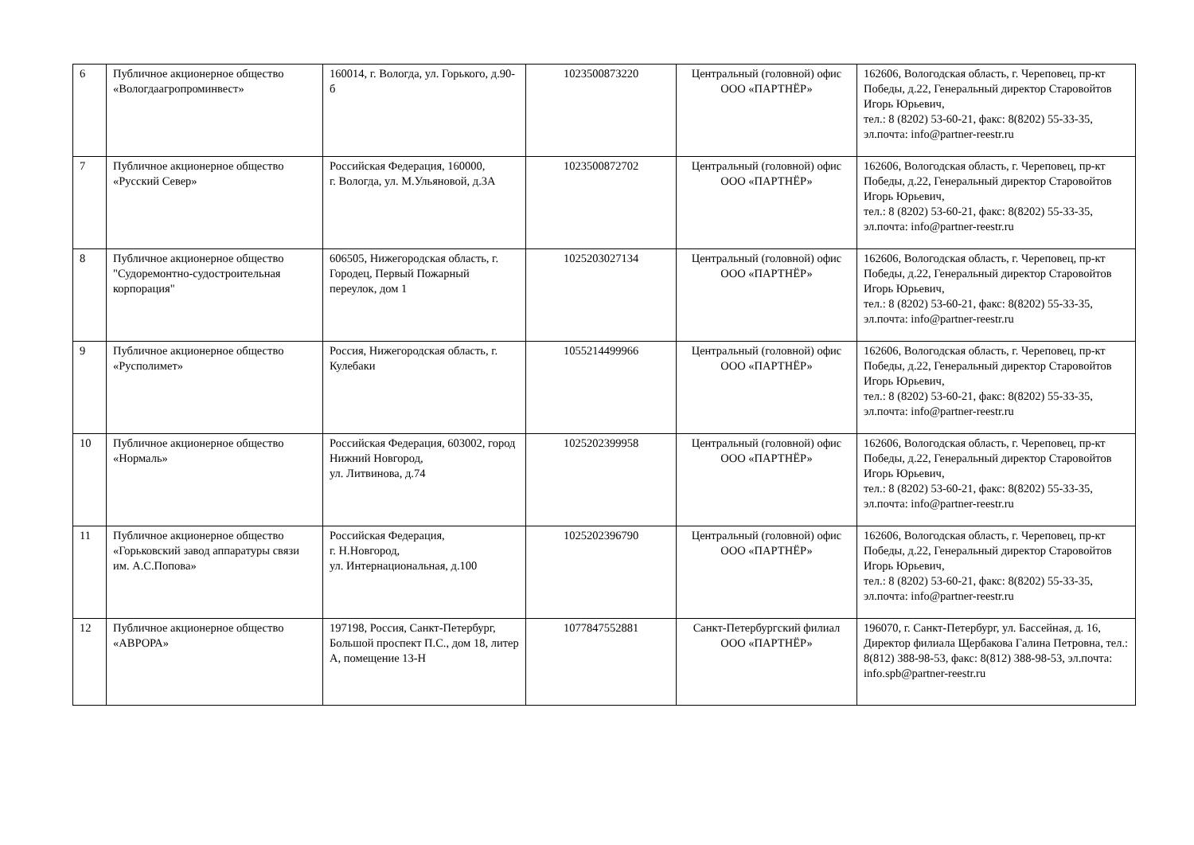| 6 | Публичное акционерное общество «Вологдаагропроминвест» | 160014, г. Вологда, ул. Горького, д.90-б | 1023500873220 | Центральный (головной) офис ООО «ПАРТНЁР» | 162606, Вологодская область, г. Череповец, пр-кт Победы, д.22, Генеральный директор Старовойтов Игорь Юрьевич, тел.: 8 (8202) 53-60-21, факс: 8(8202) 55-33-35, эл.почта: info@partner-reestr.ru |
| 7 | Публичное акционерное общество «Русский Север» | Российская Федерация, 160000, г. Вологда, ул. М.Ульяновой, д.3А | 1023500872702 | Центральный (головной) офис ООО «ПАРТНЁР» | 162606, Вологодская область, г. Череповец, пр-кт Победы, д.22, Генеральный директор Старовойтов Игорь Юрьевич, тел.: 8 (8202) 53-60-21, факс: 8(8202) 55-33-35, эл.почта: info@partner-reestr.ru |
| 8 | Публичное акционерное общество "Судоремонтно-судостроительная корпорация" | 606505, Нижегородская область, г. Городец, Первый Пожарный переулок, дом 1 | 1025203027134 | Центральный (головной) офис ООО «ПАРТНЁР» | 162606, Вологодская область, г. Череповец, пр-кт Победы, д.22, Генеральный директор Старовойтов Игорь Юрьевич, тел.: 8 (8202) 53-60-21, факс: 8(8202) 55-33-35, эл.почта: info@partner-reestr.ru |
| 9 | Публичное акционерное общество «Русполимет» | Россия, Нижегородская область, г. Кулебаки | 1055214499966 | Центральный (головной) офис ООО «ПАРТНЁР» | 162606, Вологодская область, г. Череповец, пр-кт Победы, д.22, Генеральный директор Старовойтов Игорь Юрьевич, тел.: 8 (8202) 53-60-21, факс: 8(8202) 55-33-35, эл.почта: info@partner-reestr.ru |
| 10 | Публичное акционерное общество «Нормаль» | Российская Федерация, 603002, город Нижний Новгород, ул. Литвинова, д.74 | 1025202399958 | Центральный (головной) офис ООО «ПАРТНЁР» | 162606, Вологодская область, г. Череповец, пр-кт Победы, д.22, Генеральный директор Старовойтов Игорь Юрьевич, тел.: 8 (8202) 53-60-21, факс: 8(8202) 55-33-35, эл.почта: info@partner-reestr.ru |
| 11 | Публичное акционерное общество «Горьковский завод аппаратуры связи им. А.С.Попова» | Российская Федерация, г. Н.Новгород, ул. Интернациональная, д.100 | 1025202396790 | Центральный (головной) офис ООО «ПАРТНЁР» | 162606, Вологодская область, г. Череповец, пр-кт Победы, д.22, Генеральный директор Старовойтов Игорь Юрьевич, тел.: 8 (8202) 53-60-21, факс: 8(8202) 55-33-35, эл.почта: info@partner-reestr.ru |
| 12 | Публичное акционерное общество «АВРОРА» | 197198, Россия, Санкт-Петербург, Большой проспект П.С., дом 18, литер А, помещение 13-Н | 1077847552881 | Санкт-Петербургский филиал ООО «ПАРТНЁР» | 196070, г. Санкт-Петербург, ул. Бассейная, д. 16, Директор филиала Щербакова Галина Петровна, тел.: 8(812) 388-98-53, факс: 8(812) 388-98-53, эл.почта: info.spb@partner-reestr.ru |